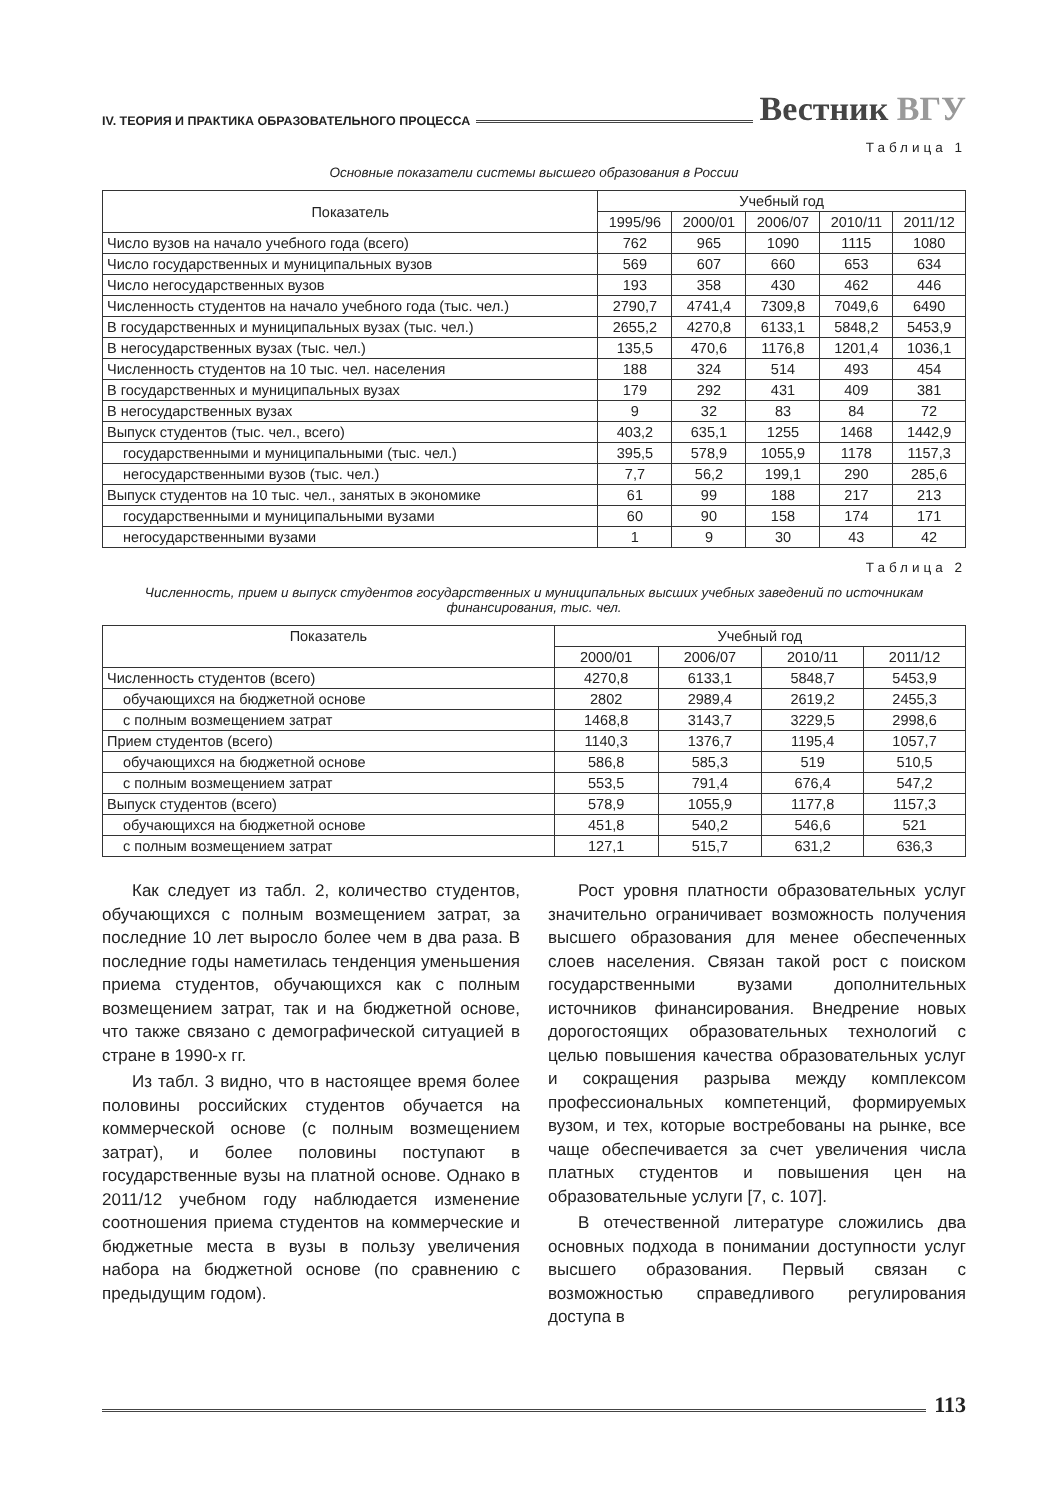IV. ТЕОРИЯ И ПРАКТИКА ОБРАЗОВАТЕЛЬНОГО ПРОЦЕССА Вестник ВГУ
Таблица 1
Основные показатели системы высшего образования в России
| Показатель | Учебный год | | | | |
| --- | --- | --- | --- | --- | --- |
| | 1995/96 | 2000/01 | 2006/07 | 2010/11 | 2011/12 |
| Число вузов на начало учебного года (всего) | 762 | 965 | 1090 | 1115 | 1080 |
| Число государственных и муниципальных вузов | 569 | 607 | 660 | 653 | 634 |
| Число негосударственных вузов | 193 | 358 | 430 | 462 | 446 |
| Численность студентов на начало учебного года (тыс. чел.) | 2790,7 | 4741,4 | 7309,8 | 7049,6 | 6490 |
| В государственных и муниципальных вузах (тыс. чел.) | 2655,2 | 4270,8 | 6133,1 | 5848,2 | 5453,9 |
| В негосударственных вузах (тыс. чел.) | 135,5 | 470,6 | 1176,8 | 1201,4 | 1036,1 |
| Численность студентов на 10 тыс. чел. населения | 188 | 324 | 514 | 493 | 454 |
| В государственных и муниципальных вузах | 179 | 292 | 431 | 409 | 381 |
| В негосударственных вузах | 9 | 32 | 83 | 84 | 72 |
| Выпуск студентов (тыс. чел., всего) | 403,2 | 635,1 | 1255 | 1468 | 1442,9 |
| государственными и муниципальными (тыс. чел.) | 395,5 | 578,9 | 1055,9 | 1178 | 1157,3 |
| негосударственными вузов (тыс. чел.) | 7,7 | 56,2 | 199,1 | 290 | 285,6 |
| Выпуск студентов на 10 тыс. чел., занятых в экономике | 61 | 99 | 188 | 217 | 213 |
| государственными и муниципальными вузами | 60 | 90 | 158 | 174 | 171 |
| негосударственными вузами | 1 | 9 | 30 | 43 | 42 |
Таблица 2
Численность, прием и выпуск студентов государственных и муниципальных высших учебных заведений по источникам финансирования, тыс. чел.
| Показатель | Учебный год | | | |
| --- | --- | --- | --- | --- |
| | 2000/01 | 2006/07 | 2010/11 | 2011/12 |
| Численность студентов (всего) | 4270,8 | 6133,1 | 5848,7 | 5453,9 |
| обучающихся на бюджетной основе | 2802 | 2989,4 | 2619,2 | 2455,3 |
| с полным возмещением затрат | 1468,8 | 3143,7 | 3229,5 | 2998,6 |
| Прием студентов (всего) | 1140,3 | 1376,7 | 1195,4 | 1057,7 |
| обучающихся на бюджетной основе | 586,8 | 585,3 | 519 | 510,5 |
| с полным возмещением затрат | 553,5 | 791,4 | 676,4 | 547,2 |
| Выпуск студентов (всего) | 578,9 | 1055,9 | 1177,8 | 1157,3 |
| обучающихся на бюджетной основе | 451,8 | 540,2 | 546,6 | 521 |
| с полным возмещением затрат | 127,1 | 515,7 | 631,2 | 636,3 |
Как следует из табл. 2, количество студентов, обучающихся с полным возмещением затрат, за последние 10 лет выросло более чем в два раза. В последние годы наметилась тенденция уменьшения приема студентов, обучающихся как с полным возмещением затрат, так и на бюджетной основе, что также связано с демографической ситуацией в стране в 1990-х гг.
Из табл. 3 видно, что в настоящее время более половины российских студентов обучается на коммерческой основе (с полным возмещением затрат), и более половины поступают в государственные вузы на платной основе. Однако в 2011/12 учебном году наблюдается изменение соотношения приема студентов на коммерческие и бюджетные места в вузы в пользу увеличения набора на бюджетной основе (по сравнению с предыдущим годом).
Рост уровня платности образовательных услуг значительно ограничивает возможность получения высшего образования для менее обеспеченных слоев населения. Связан такой рост с поиском государственными вузами дополнительных источников финансирования. Внедрение новых дорогостоящих образовательных технологий с целью повышения качества образовательных услуг и сокращения разрыва между комплексом профессиональных компетенций, формируемых вузом, и тех, которые востребованы на рынке, все чаще обеспечивается за счет увеличения числа платных студентов и повышения цен на образовательные услуги [7, с. 107].
В отечественной литературе сложились два основных подхода в понимании доступности услуг высшего образования. Первый связан с возможностью справедливого регулирования доступа в
113